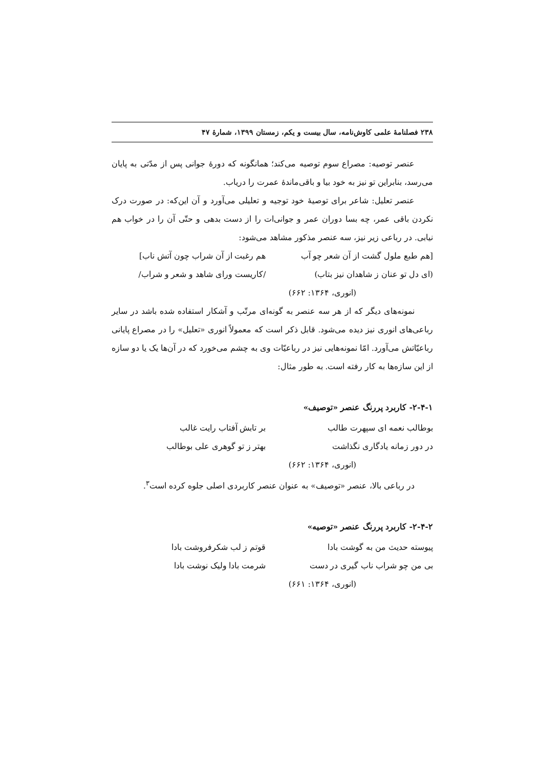۲۳۸ فصلنامهٔ علمی کاوش‌نامه، سال بیست و یکم، زمستان ۱۳۹۹، شمارهٔ ۴۷
عنصر توصیه: مصراع سوم توصیه می‌کند؛ همانگونه که دورهٔ جوانی پس از مدّتی به پایان می‌رسد، بنابراین تو نیز به خود بیا و باقی‌ماندهٔ عمرت را دریاب.
عنصر تعلیل: شاعر برای توصیهٔ خود توجیه و تعلیلی می‌آورد و آن این‌که: در صورت درک نکردن باقی عمر، چه بسا دوران عمر و جوانی‌ات را از دست بدهی و حتّی آن را در خواب هم نیابی. در رباعی زیر نیز، سه عنصر مذکور مشاهد می‌شود:
[هم طبع ملول گشت از آن شعر چو آب هم رغبت از آن شراب چون آتش ناب]
(ای دل تو عنان ز شاهدان نیز بتاب) /کاریست ورای شاهد و شعر و شراب/
(انوری، ۱۳۶۴: ۶۶۲)
نمونه‌های دیگر که از هر سه عنصر به گونه‌ای مرتّب و آشکار استفاده شده باشد در سایر رباعی‌های انوری نیز دیده می‌شود. قابل ذکر است که معمولاً انوری «تعلیل» را در مصراع پایانی رباعیّاتش می‌آورد. امّا نمونه‌هایی نیز در رباعیّات وی به چشم می‌خورد که در آن‌ها یک یا دو سازه از این سازه‌ها به کار رفته است. به طور مثال:
۲-۴-۱- کاربرد پررنگ عنصر «توصیف»
بوطالب نعمه ای سپهرت طالب بر تابش آفتاب رایت غالب
در دور زمانه یادگاری نگذاشت بهتر ز تو گوهری علی بوطالب
(انوری، ۱۳۶۴: ۶۶۲)
در رباعی بالا، عنصر «توصیف» به عنوان عنصر کاربردی اصلی جلوه کرده است<sup>۳</sup>.
۲-۴-۲- کاربرد پررنگ عنصر «توصیه»
پیوسته حدیث من به گوشت بادا قوتم ز لب شکرفروشت بادا
بی من چو شراب ناب گیری در دست شرمت بادا ولیک نوشت بادا
(انوری، ۱۳۶۴: ۶۶۱)